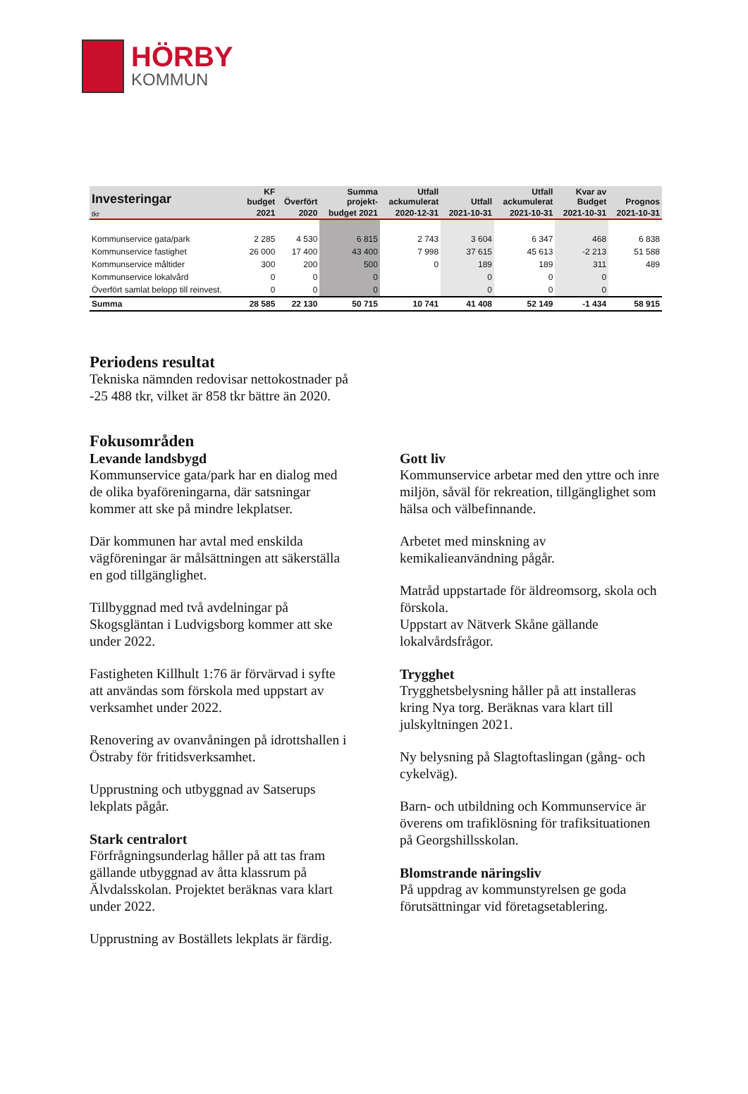HÖRBY
KOMMUN
| Investeringar | KF budget | Överfört | Summa projekt- | Utfall ackumulerat | Utfall | Utfall ackumulerat | Kvar av Budget | Prognos |
| --- | --- | --- | --- | --- | --- | --- | --- | --- |
| tkr | 2021 | 2020 | budget 2021 | 2020-12-31 | 2021-10-31 | 2021-10-31 | 2021-10-31 | 2021-10-31 |
| Kommunservice gata/park | 2 285 | 4 530 | 6 815 | 2 743 | 3 604 | 6 347 | 468 | 6 838 |
| Kommunservice fastighet | 26 000 | 17 400 | 43 400 | 7 998 | 37 615 | 45 613 | -2 213 | 51 588 |
| Kommunservice måltider | 300 | 200 | 500 | 0 | 189 | 189 | 311 | 489 |
| Kommunservice lokalvård | 0 | 0 | 0 | | 0 | 0 | 0 | |
| Överfört samlat belopp till reinvest. | 0 | 0 | 0 | | 0 | 0 | 0 | |
| Summa | 28 585 | 22 130 | 50 715 | 10 741 | 41 408 | 52 149 | -1 434 | 58 915 |
Periodens resultat
Tekniska nämnden redovisar nettokostnader på -25 488 tkr, vilket är 858 tkr bättre än 2020.
Fokusområden
Levande landsbygd
Kommunservice gata/park har en dialog med de olika byaföreningarna, där satsningar kommer att ske på mindre lekplatser.
Där kommunen har avtal med enskilda vägföreningar är målsättningen att säkerställa en god tillgänglighet.
Tillbyggnad med två avdelningar på Skogsgläntan i Ludvigsborg kommer att ske under 2022.
Fastigheten Killhult 1:76 är förvärvad i syfte att användas som förskola med uppstart av verksamhet under 2022.
Renovering av ovanvåningen på idrottshallen i Östraby för fritidsverksamhet.
Upprustning och utbyggnad av Satserups lekplats pågår.
Stark centralort
Förfrågningsunderlag håller på att tas fram gällande utbyggnad av åtta klassrum på Älvdalsskolan. Projektet beräknas vara klart under 2022.
Upprustning av Boställets lekplats är färdig.
Gott liv
Kommunservice arbetar med den yttre och inre miljön, såväl för rekreation, tillgänglighet som hälsa och välbefinnande.
Arbetet med minskning av kemikalieanvändning pågår.
Matråd uppstartade för äldreomsorg, skola och förskola.
Uppstart av Nätverk Skåne gällande lokalvårdsfrågor.
Trygghet
Trygghetsbelysning håller på att installeras kring Nya torg. Beräknas vara klart till julskyltningen 2021.
Ny belysning på Slagtoftaslingan (gång- och cykelväg).
Barn- och utbildning och Kommunservice är överens om trafiklösning för trafiksituationen på Georgshillsskolan.
Blomstrande näringsliv
På uppdrag av kommunstyrelsen ge goda förutsättningar vid företagsetablering.